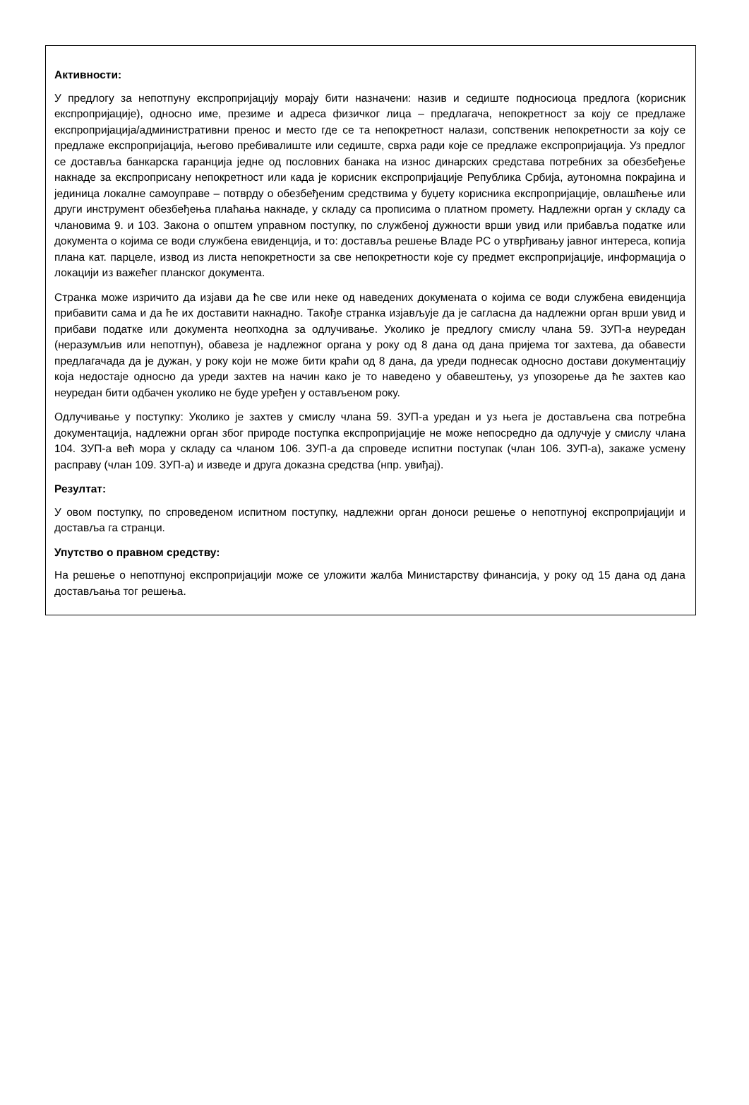Активности:
У предлогу за непотпуну експропријацију морају бити назначени: назив и седиште подносиоца предлога (корисник експропријације), односно име, презиме и адреса физичког лица – предлагача, непокретност за коју се предлаже експропријација/административни пренос и место где се та непокретност налази, сопственик непокретности за коју се предлаже експропријација, његово пребивалиште или седиште, сврха ради које се предлаже експропријација. Уз предлог се доставља банкарска гаранција једне од пословних банака на износ динарских средстава потребних за обезбеђење накнаде за експроприсану непокретност или када је корисник експропријације Република Србија, аутономна покрајина и јединица локалне самоуправе – потврду о обезбеђеним средствима у буџету корисника експропријације, овлашћење или други инструмент обезбеђења плаћања накнаде, у складу са прописима о платном промету. Надлежни орган у складу са члановима 9. и 103. Закона о општем управном поступку, по службеној дужности врши увид или прибавља податке или документа о којима се води службена евиденција, и то: доставља решење Владе РС о утврђивању јавног интереса, копија плана кат. парцеле, извод из листа непокретности за све непокретности које су предмет експропријације, информација о локацији из важећег планског документа.
Странка може изричито да изјави да ће све или неке од наведених докумената о којима се води службена евиденција прибавити сама и да ће их доставити накнадно. Такође странка изјављује да је сагласна да надлежни орган врши увид и прибави податке или документа неопходна за одлучивање. Уколико је предлогу смислу члана 59. ЗУП-а неуредан (неразумљив или непотпун), обавеза је надлежног органа у року од 8 дана од дана пријема тог захтева, да обавести предлагачада да је дужан, у року који не може бити краћи од 8 дана, да уреди поднесак односно достави документацију која недостаје односно да уреди захтев на начин како је то наведено у обавештењу, уз упозорење да ће захтев као неуредан бити одбачен уколико не буде уређен у остављеном року.
Одлучивање у поступку: Уколико је захтев у смислу члана 59. ЗУП-а уредан и уз њега је достављена сва потребна документација, надлежни орган због природе поступка експропријације не може непосредно да одлучује у смислу члана 104. ЗУП-а већ мора у складу са чланом 106. ЗУП-а да спроведе испитни поступак (члан 106. ЗУП-а), закаже усмену расправу (члан 109. ЗУП-а) и изведе и друга доказна средства (нпр. увиђај).
Резултат:
У овом поступку, по спроведеном испитном поступку, надлежни орган доноси решење о непотпуној експропријацији и доставља га странци.
Упутство о правном средству:
На решење о непотпуној експропријацији може се уложити жалба Министарству финансија, у року од 15 дана од дана достављања тог решења.